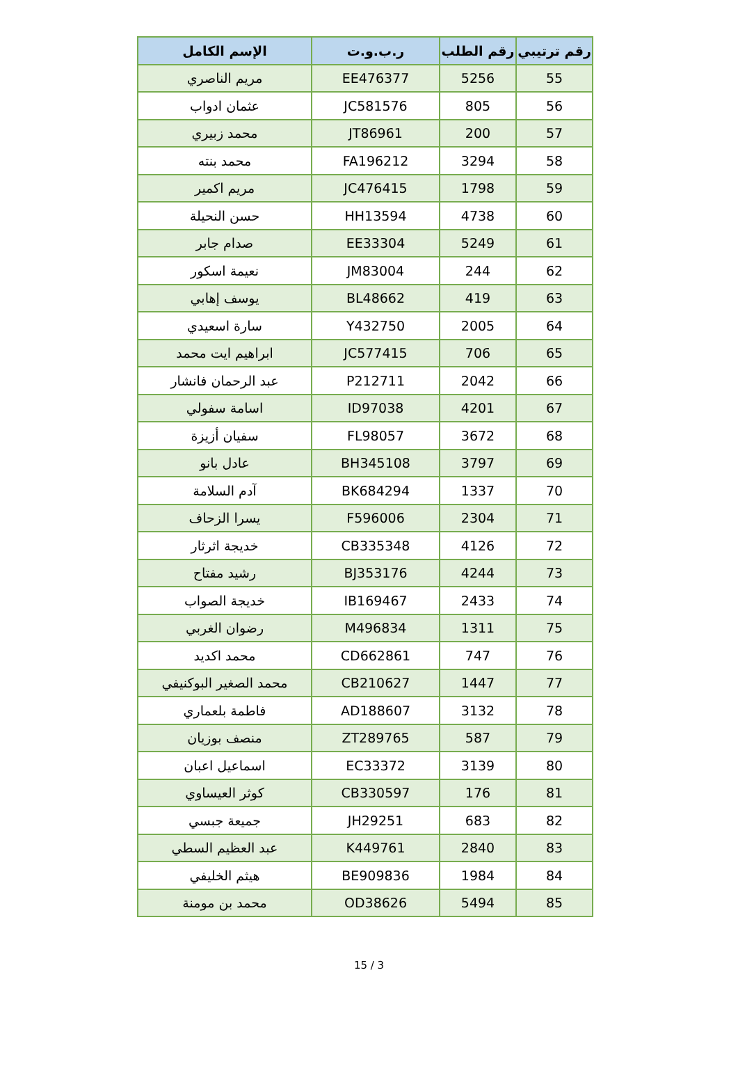| رقم ترتيبي | رقم الطلب | ر.ب.و.ت | الإسم الكامل |
| --- | --- | --- | --- |
| 55 | 5256 | EE476377 | مريم الناصري |
| 56 | 805 | JC581576 | عثمان ادواب |
| 57 | 200 | JT86961 | محمد زبيري |
| 58 | 3294 | FA196212 | محمد بنته |
| 59 | 1798 | JC476415 | مريم اكمير |
| 60 | 4738 | HH13594 | حسن النحيلة |
| 61 | 5249 | EE33304 | صدام جابر |
| 62 | 244 | JM83004 | نعيمة اسكور |
| 63 | 419 | BL48662 | يوسف إهابي |
| 64 | 2005 | Y432750 | سارة اسعيدي |
| 65 | 706 | JC577415 | ابراهيم ايت محمد |
| 66 | 2042 | P212711 | عبد الرحمان فانشار |
| 67 | 4201 | ID97038 | اسامة سفولي |
| 68 | 3672 | FL98057 | سفيان أزيزة |
| 69 | 3797 | BH345108 | عادل بانو |
| 70 | 1337 | BK684294 | آدم السلامة |
| 71 | 2304 | F596006 | يسرا الزحاف |
| 72 | 4126 | CB335348 | خديجة اثرثار |
| 73 | 4244 | BJ353176 | رشيد مفتاح |
| 74 | 2433 | IB169467 | خديجة الصواب |
| 75 | 1311 | M496834 | رضوان الغربي |
| 76 | 747 | CD662861 | محمد اكديد |
| 77 | 1447 | CB210627 | محمد الصغير البوكنيفي |
| 78 | 3132 | AD188607 | فاطمة بلعماري |
| 79 | 587 | ZT289765 | منصف بوزيان |
| 80 | 3139 | EC33372 | اسماعيل اعبان |
| 81 | 176 | CB330597 | كوثر العيساوي |
| 82 | 683 | JH29251 | جميعة جبسي |
| 83 | 2840 | K449761 | عبد العظيم السطي |
| 84 | 1984 | BE909836 | هيثم الخليفي |
| 85 | 5494 | OD38626 | محمد بن مومنة |
15 / 3